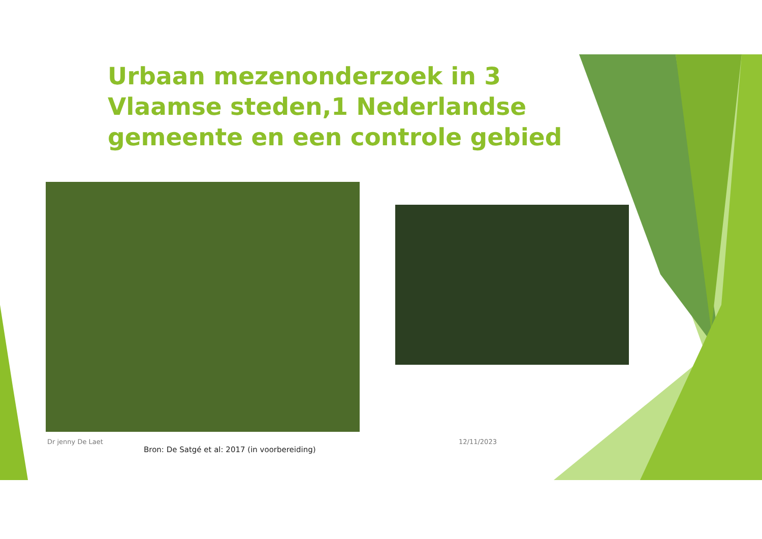Urbaan mezenonderzoek in 3 Vlaamse steden,1 Nederlandse gemeente en een controle gebied
Dr jenny De Laet
Bron: De Satgé et al: 2017 (in voorbereiding)
12/11/2023